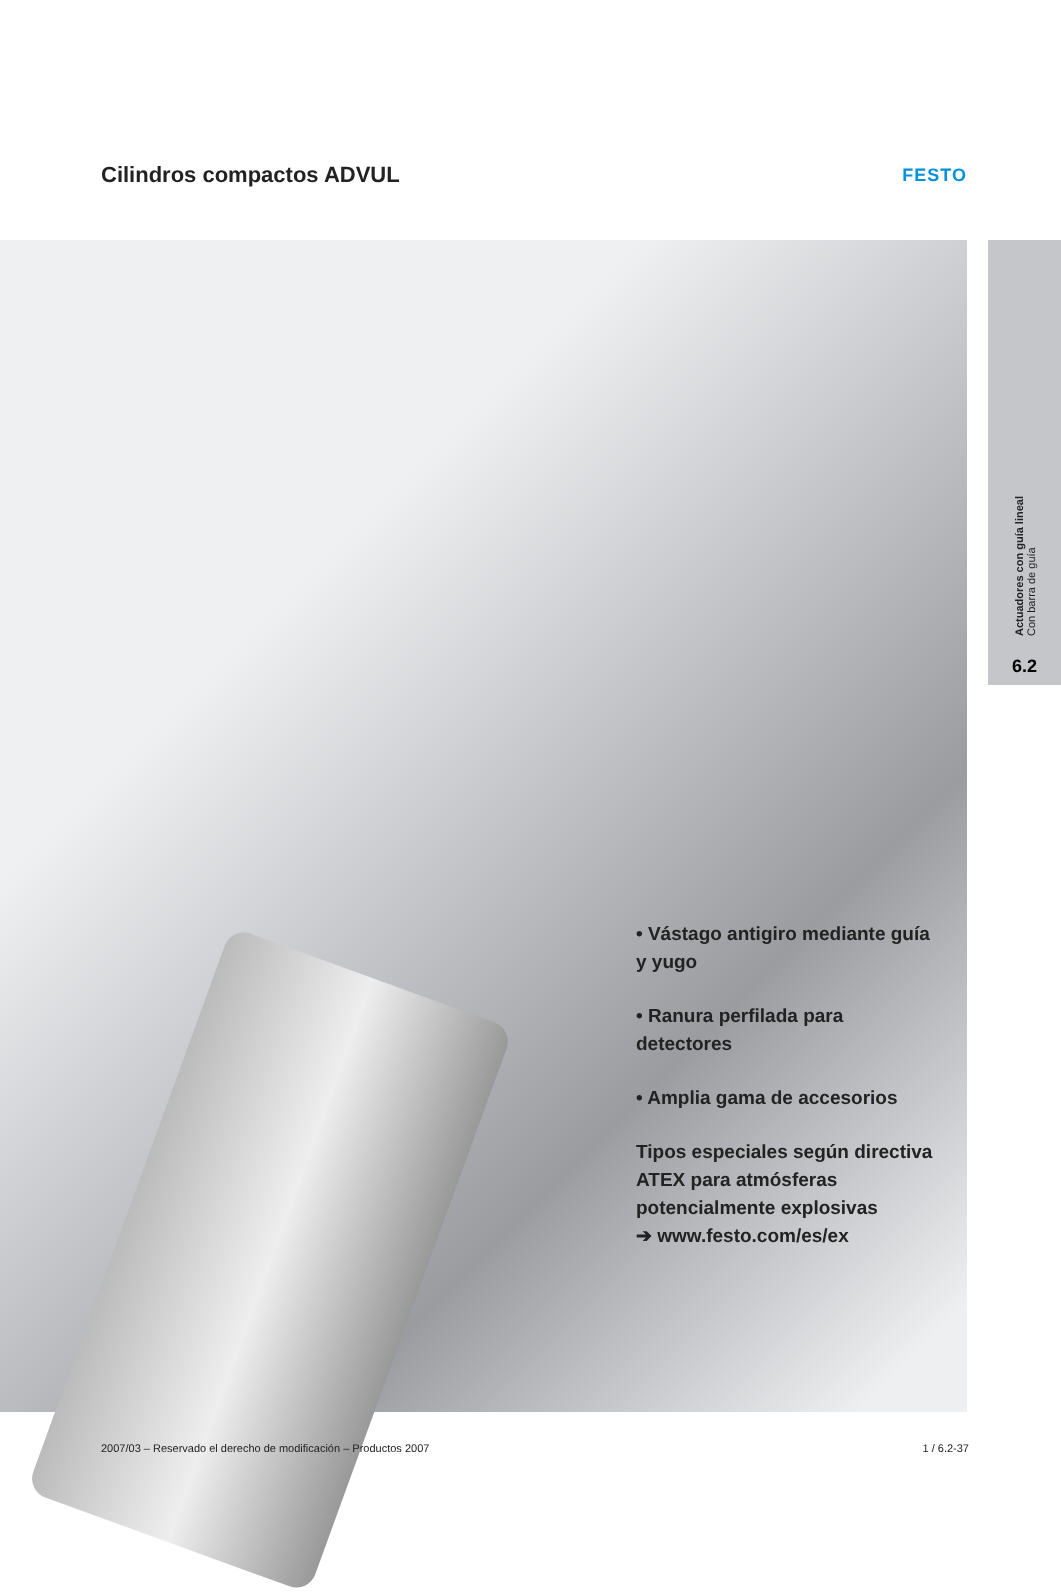Cilindros compactos ADVUL
FESTO
• Vástago antigiro mediante guía y yugo
• Ranura perfilada para detectores
• Amplia gama de accesorios
Tipos especiales según directiva ATEX para atmósferas potencialmente explosivas
➔ www.festo.com/es/ex
Actuadores con guía lineal
Con barra de guía
6.2
2007/03 – Reservado el derecho de modificación – Productos 2007 1 / 6.2-37